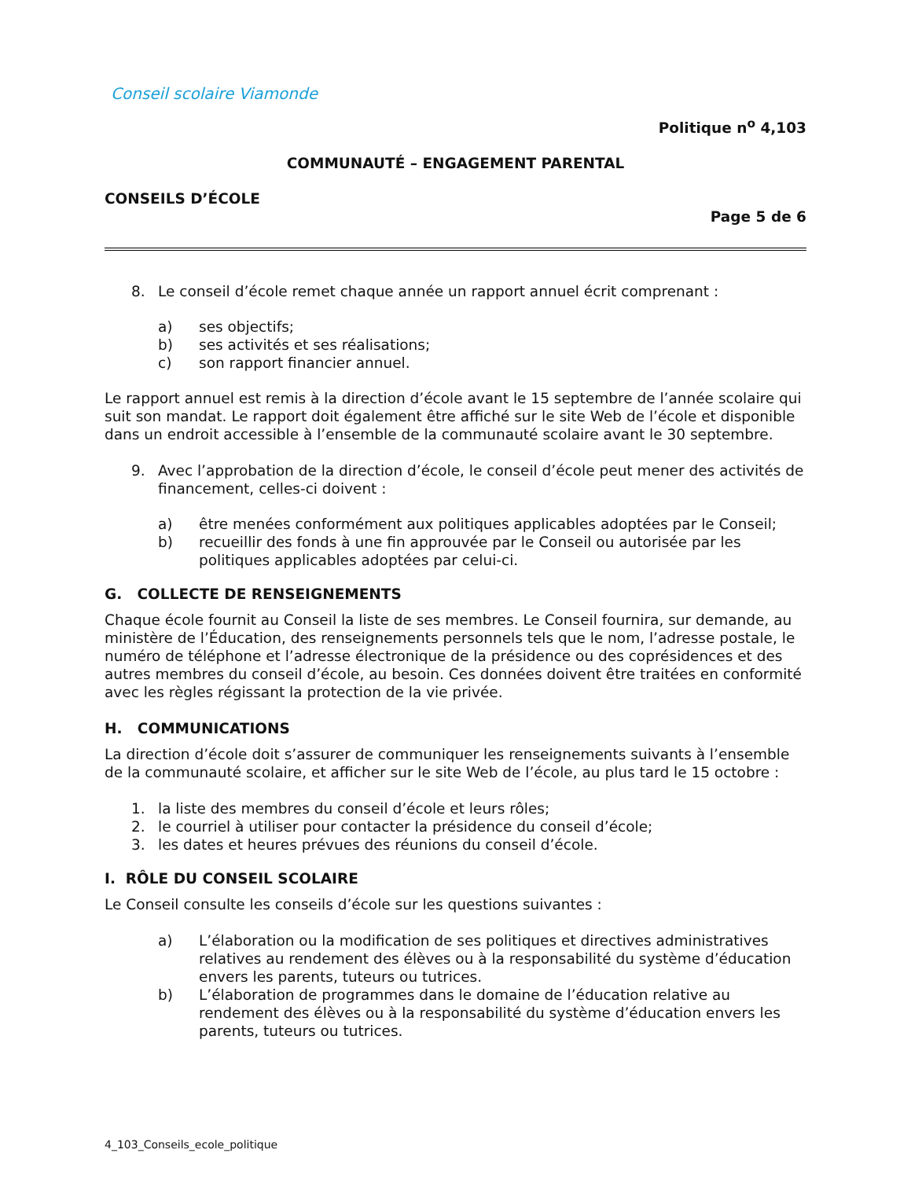Conseil scolaire Viamonde
Politique n<sup>o</sup> 4,103
COMMUNAUTÉ – ENGAGEMENT PARENTAL
CONSEILS D’ÉCOLE
Page 5 de 6
8. Le conseil d’école remet chaque année un rapport annuel écrit comprenant :
a) ses objectifs;
b) ses activités et ses réalisations;
c) son rapport financier annuel.
Le rapport annuel est remis à la direction d’école avant le 15 septembre de l’année scolaire qui suit son mandat. Le rapport doit également être affiché sur le site Web de l’école et disponible dans un endroit accessible à l’ensemble de la communauté scolaire avant le 30 septembre.
9. Avec l’approbation de la direction d’école, le conseil d’école peut mener des activités de financement, celles-ci doivent :
a) être menées conformément aux politiques applicables adoptées par le Conseil;
b) recueillir des fonds à une fin approuvée par le Conseil ou autorisée par les politiques applicables adoptées par celui-ci.
G. COLLECTE DE RENSEIGNEMENTS
Chaque école fournit au Conseil la liste de ses membres. Le Conseil fournira, sur demande, au ministère de l’Éducation, des renseignements personnels tels que le nom, l’adresse postale, le numéro de téléphone et l’adresse électronique de la présidence ou des coprésidences et des autres membres du conseil d’école, au besoin. Ces données doivent être traitées en conformité avec les règles régissant la protection de la vie privée.
H. COMMUNICATIONS
La direction d’école doit s’assurer de communiquer les renseignements suivants à l’ensemble de la communauté scolaire, et afficher sur le site Web de l’école, au plus tard le 15 octobre :
1. la liste des membres du conseil d’école et leurs rôles;
2. le courriel à utiliser pour contacter la présidence du conseil d’école;
3. les dates et heures prévues des réunions du conseil d’école.
I. RÔLE DU CONSEIL SCOLAIRE
Le Conseil consulte les conseils d’école sur les questions suivantes :
a) L’élaboration ou la modification de ses politiques et directives administratives relatives au rendement des élèves ou à la responsabilité du système d’éducation envers les parents, tuteurs ou tutrices.
b) L’élaboration de programmes dans le domaine de l’éducation relative au rendement des élèves ou à la responsabilité du système d’éducation envers les parents, tuteurs ou tutrices.
4_103_Conseils_ecole_politique